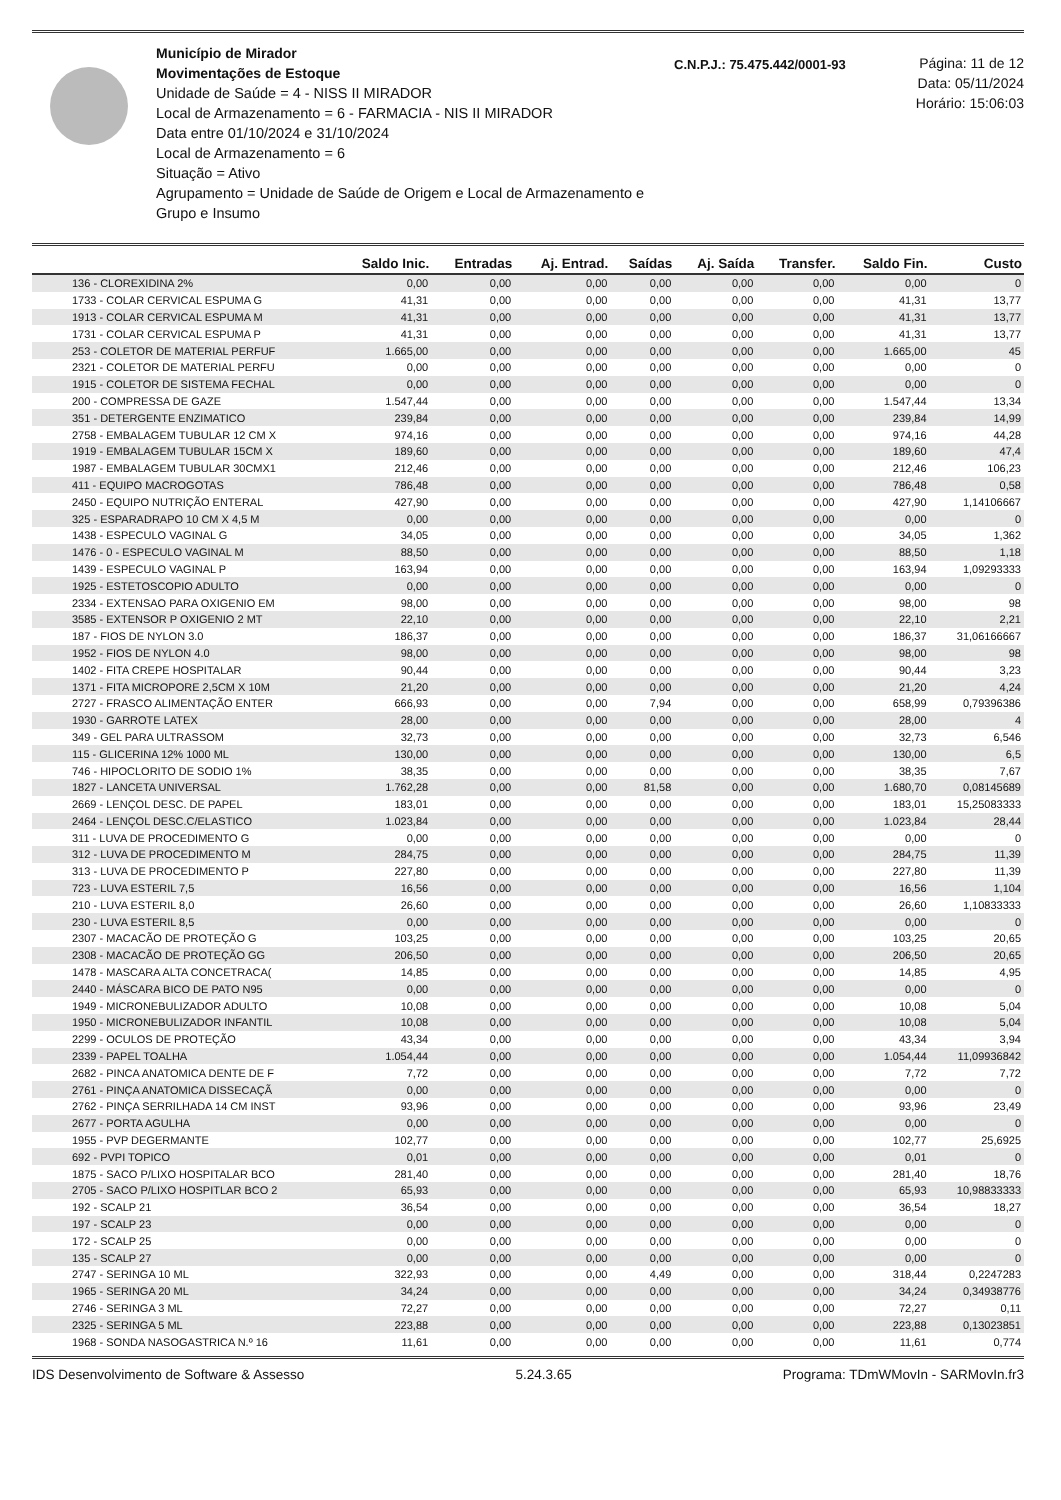Município de Mirador
Movimentações de Estoque
Unidade de Saúde = 4 - NISS II MIRADOR
Local de Armazenamento = 6 - FARMACIA - NIS II MIRADOR
Data entre 01/10/2024 e 31/10/2024
Local de Armazenamento = 6
Situação = Ativo
Agrupamento = Unidade de Saúde de Origem e Local de Armazenamento e Grupo e Insumo
C.N.P.J.: 75.475.442/0001-93
Página: 11 de 12
Data: 05/11/2024
Horário: 15:06:03
| | Saldo Inic. | Entradas | Aj. Entrad. | Saídas | Aj. Saída | Transfer. | Saldo Fin. | Custo |
| --- | --- | --- | --- | --- | --- | --- | --- | --- |
| 136 - CLOREXIDINA 2% | 0,00 | 0,00 | 0,00 | 0,00 | 0,00 | 0,00 | 0,00 | 0 |
| 1733 - COLAR CERVICAL ESPUMA G | 41,31 | 0,00 | 0,00 | 0,00 | 0,00 | 0,00 | 41,31 | 13,77 |
| 1913 - COLAR CERVICAL ESPUMA M | 41,31 | 0,00 | 0,00 | 0,00 | 0,00 | 0,00 | 41,31 | 13,77 |
| 1731 - COLAR CERVICAL ESPUMA P | 41,31 | 0,00 | 0,00 | 0,00 | 0,00 | 0,00 | 41,31 | 13,77 |
| 253 - COLETOR DE MATERIAL PERFUF | 1.665,00 | 0,00 | 0,00 | 0,00 | 0,00 | 0,00 | 1.665,00 | 45 |
| 2321 - COLETOR DE MATERIAL PERFU | 0,00 | 0,00 | 0,00 | 0,00 | 0,00 | 0,00 | 0,00 | 0 |
| 1915 - COLETOR DE SISTEMA FECHAL | 0,00 | 0,00 | 0,00 | 0,00 | 0,00 | 0,00 | 0,00 | 0 |
| 200 - COMPRESSA DE GAZE | 1.547,44 | 0,00 | 0,00 | 0,00 | 0,00 | 0,00 | 1.547,44 | 13,34 |
| 351 - DETERGENTE ENZIMATICO | 239,84 | 0,00 | 0,00 | 0,00 | 0,00 | 0,00 | 239,84 | 14,99 |
| 2758 - EMBALAGEM TUBULAR 12 CM X | 974,16 | 0,00 | 0,00 | 0,00 | 0,00 | 0,00 | 974,16 | 44,28 |
| 1919 - EMBALAGEM TUBULAR 15CM X | 189,60 | 0,00 | 0,00 | 0,00 | 0,00 | 0,00 | 189,60 | 47,4 |
| 1987 - EMBALAGEM TUBULAR 30CMX1 | 212,46 | 0,00 | 0,00 | 0,00 | 0,00 | 0,00 | 212,46 | 106,23 |
| 411 - EQUIPO MACROGOTAS | 786,48 | 0,00 | 0,00 | 0,00 | 0,00 | 0,00 | 786,48 | 0,58 |
| 2450 - EQUIPO NUTRIÇÃO ENTERAL | 427,90 | 0,00 | 0,00 | 0,00 | 0,00 | 0,00 | 427,90 | 1,14106667 |
| 325 - ESPARADRAPO 10 CM X 4,5 M | 0,00 | 0,00 | 0,00 | 0,00 | 0,00 | 0,00 | 0,00 | 0 |
| 1438 - ESPECULO VAGINAL G | 34,05 | 0,00 | 0,00 | 0,00 | 0,00 | 0,00 | 34,05 | 1,362 |
| 1476 - 0 - ESPECULO VAGINAL M | 88,50 | 0,00 | 0,00 | 0,00 | 0,00 | 0,00 | 88,50 | 1,18 |
| 1439 - ESPECULO VAGINAL P | 163,94 | 0,00 | 0,00 | 0,00 | 0,00 | 0,00 | 163,94 | 1,09293333 |
| 1925 - ESTETOSCOPIO ADULTO | 0,00 | 0,00 | 0,00 | 0,00 | 0,00 | 0,00 | 0,00 | 0 |
| 2334 - EXTENSAO PARA OXIGENIO EM | 98,00 | 0,00 | 0,00 | 0,00 | 0,00 | 0,00 | 98,00 | 98 |
| 3585 - EXTENSOR P OXIGENIO 2 MT | 22,10 | 0,00 | 0,00 | 0,00 | 0,00 | 0,00 | 22,10 | 2,21 |
| 187 - FIOS DE NYLON 3.0 | 186,37 | 0,00 | 0,00 | 0,00 | 0,00 | 0,00 | 186,37 | 31,06166667 |
| 1952 - FIOS DE NYLON 4.0 | 98,00 | 0,00 | 0,00 | 0,00 | 0,00 | 0,00 | 98,00 | 98 |
| 1402 - FITA CREPE HOSPITALAR | 90,44 | 0,00 | 0,00 | 0,00 | 0,00 | 0,00 | 90,44 | 3,23 |
| 1371 - FITA MICROPORE 2,5CM X 10M | 21,20 | 0,00 | 0,00 | 0,00 | 0,00 | 0,00 | 21,20 | 4,24 |
| 2727 - FRASCO ALIMENTAÇÃO ENTER | 666,93 | 0,00 | 0,00 | 7,94 | 0,00 | 0,00 | 658,99 | 0,79396386 |
| 1930 - GARROTE LATEX | 28,00 | 0,00 | 0,00 | 0,00 | 0,00 | 0,00 | 28,00 | 4 |
| 349 - GEL PARA ULTRASSOM | 32,73 | 0,00 | 0,00 | 0,00 | 0,00 | 0,00 | 32,73 | 6,546 |
| 115 - GLICERINA 12% 1000 ML | 130,00 | 0,00 | 0,00 | 0,00 | 0,00 | 0,00 | 130,00 | 6,5 |
| 746 - HIPOCLORITO DE SODIO 1% | 38,35 | 0,00 | 0,00 | 0,00 | 0,00 | 0,00 | 38,35 | 7,67 |
| 1827 - LANCETA UNIVERSAL | 1.762,28 | 0,00 | 0,00 | 81,58 | 0,00 | 0,00 | 1.680,70 | 0,08145689 |
| 2669 - LENÇOL DESC. DE PAPEL | 183,01 | 0,00 | 0,00 | 0,00 | 0,00 | 0,00 | 183,01 | 15,25083333 |
| 2464 - LENÇOL DESC.C/ELASTICO | 1.023,84 | 0,00 | 0,00 | 0,00 | 0,00 | 0,00 | 1.023,84 | 28,44 |
| 311 - LUVA DE PROCEDIMENTO G | 0,00 | 0,00 | 0,00 | 0,00 | 0,00 | 0,00 | 0,00 | 0 |
| 312 - LUVA DE PROCEDIMENTO M | 284,75 | 0,00 | 0,00 | 0,00 | 0,00 | 0,00 | 284,75 | 11,39 |
| 313 - LUVA DE PROCEDIMENTO P | 227,80 | 0,00 | 0,00 | 0,00 | 0,00 | 0,00 | 227,80 | 11,39 |
| 723 - LUVA ESTERIL 7,5 | 16,56 | 0,00 | 0,00 | 0,00 | 0,00 | 0,00 | 16,56 | 1,104 |
| 210 - LUVA ESTERIL 8,0 | 26,60 | 0,00 | 0,00 | 0,00 | 0,00 | 0,00 | 26,60 | 1,10833333 |
| 230 - LUVA ESTERIL 8,5 | 0,00 | 0,00 | 0,00 | 0,00 | 0,00 | 0,00 | 0,00 | 0 |
| 2307 - MACACÃO DE PROTEÇÃO G | 103,25 | 0,00 | 0,00 | 0,00 | 0,00 | 0,00 | 103,25 | 20,65 |
| 2308 - MACACÃO DE PROTEÇÃO GG | 206,50 | 0,00 | 0,00 | 0,00 | 0,00 | 0,00 | 206,50 | 20,65 |
| 1478 - MASCARA ALTA CONCETRACA( | 14,85 | 0,00 | 0,00 | 0,00 | 0,00 | 0,00 | 14,85 | 4,95 |
| 2440 - MÁSCARA BICO DE PATO N95 | 0,00 | 0,00 | 0,00 | 0,00 | 0,00 | 0,00 | 0,00 | 0 |
| 1949 - MICRONEBULIZADOR ADULTO | 10,08 | 0,00 | 0,00 | 0,00 | 0,00 | 0,00 | 10,08 | 5,04 |
| 1950 - MICRONEBULIZADOR INFANTIL | 10,08 | 0,00 | 0,00 | 0,00 | 0,00 | 0,00 | 10,08 | 5,04 |
| 2299 - OCULOS DE PROTEÇÃO | 43,34 | 0,00 | 0,00 | 0,00 | 0,00 | 0,00 | 43,34 | 3,94 |
| 2339 - PAPEL TOALHA | 1.054,44 | 0,00 | 0,00 | 0,00 | 0,00 | 0,00 | 1.054,44 | 11,09936842 |
| 2682 - PINCA ANATOMICA DENTE DE F | 7,72 | 0,00 | 0,00 | 0,00 | 0,00 | 0,00 | 7,72 | 7,72 |
| 2761 - PINÇA ANATOMICA DISSECAÇÃ | 0,00 | 0,00 | 0,00 | 0,00 | 0,00 | 0,00 | 0,00 | 0 |
| 2762 - PINÇA SERRILHADA 14 CM INST | 93,96 | 0,00 | 0,00 | 0,00 | 0,00 | 0,00 | 93,96 | 23,49 |
| 2677 - PORTA AGULHA | 0,00 | 0,00 | 0,00 | 0,00 | 0,00 | 0,00 | 0,00 | 0 |
| 1955 - PVP DEGERMANTE | 102,77 | 0,00 | 0,00 | 0,00 | 0,00 | 0,00 | 102,77 | 25,6925 |
| 692 - PVPI TOPICO | 0,01 | 0,00 | 0,00 | 0,00 | 0,00 | 0,00 | 0,01 | 0 |
| 1875 - SACO P/LIXO HOSPITALAR BCO | 281,40 | 0,00 | 0,00 | 0,00 | 0,00 | 0,00 | 281,40 | 18,76 |
| 2705 - SACO P/LIXO HOSPITLAR BCO 2 | 65,93 | 0,00 | 0,00 | 0,00 | 0,00 | 0,00 | 65,93 | 10,98833333 |
| 192 - SCALP 21 | 36,54 | 0,00 | 0,00 | 0,00 | 0,00 | 0,00 | 36,54 | 18,27 |
| 197 - SCALP 23 | 0,00 | 0,00 | 0,00 | 0,00 | 0,00 | 0,00 | 0,00 | 0 |
| 172 - SCALP 25 | 0,00 | 0,00 | 0,00 | 0,00 | 0,00 | 0,00 | 0,00 | 0 |
| 135 - SCALP 27 | 0,00 | 0,00 | 0,00 | 0,00 | 0,00 | 0,00 | 0,00 | 0 |
| 2747 - SERINGA 10 ML | 322,93 | 0,00 | 0,00 | 4,49 | 0,00 | 0,00 | 318,44 | 0,2247283 |
| 1965 - SERINGA 20 ML | 34,24 | 0,00 | 0,00 | 0,00 | 0,00 | 0,00 | 34,24 | 0,34938776 |
| 2746 - SERINGA 3 ML | 72,27 | 0,00 | 0,00 | 0,00 | 0,00 | 0,00 | 72,27 | 0,11 |
| 2325 - SERINGA 5 ML | 223,88 | 0,00 | 0,00 | 0,00 | 0,00 | 0,00 | 223,88 | 0,13023851 |
| 1968 - SONDA NASOGASTRICA N.º 16 | 11,61 | 0,00 | 0,00 | 0,00 | 0,00 | 0,00 | 11,61 | 0,774 |
IDS Desenvolvimento de Software & Assesso 5.24.3.65 Programa: TDmWMovIn - SARMovIn.fr3